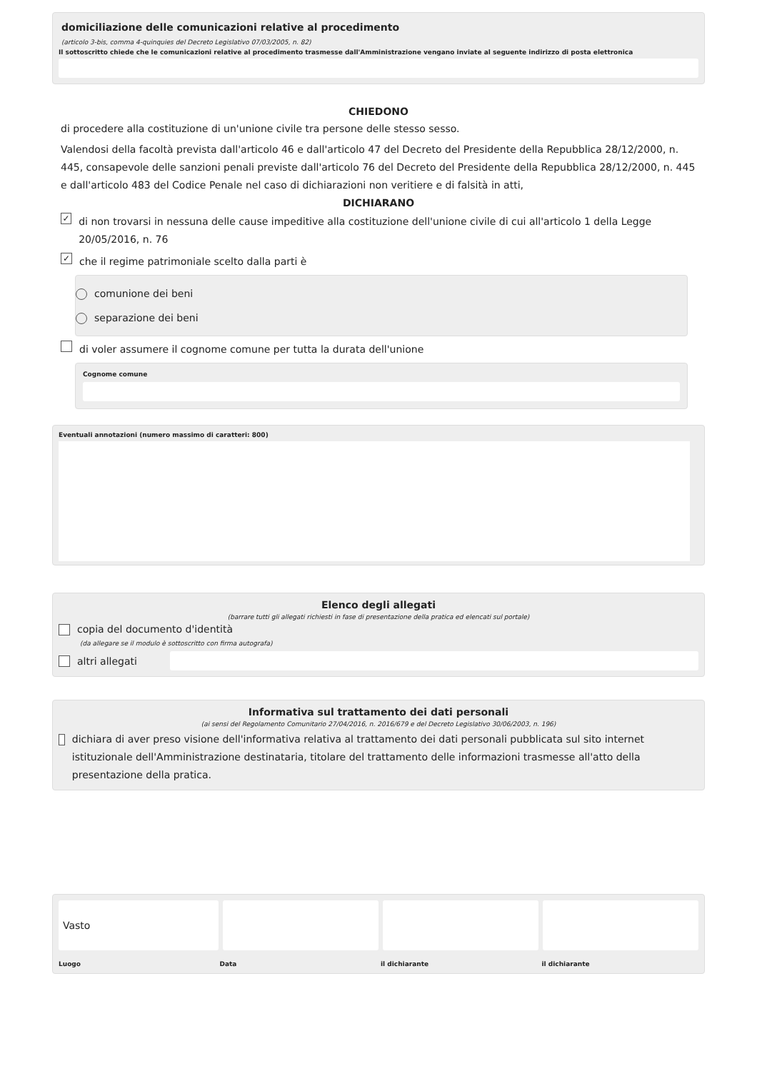domiciliazione delle comunicazioni relative al procedimento
(articolo 3-bis, comma 4-quinquies del Decreto Legislativo 07/03/2005, n. 82)
Il sottoscritto chiede che le comunicazioni relative al procedimento trasmesse dall'Amministrazione vengano inviate al seguente indirizzo di posta elettronica
CHIEDONO
di procedere alla costituzione di un'unione civile tra persone delle stesso sesso.
Valendosi della facoltà prevista dall'articolo 46 e dall'articolo 47 del Decreto del Presidente della Repubblica 28/12/2000, n. 445, consapevole delle sanzioni penali previste dall'articolo 76 del Decreto del Presidente della Repubblica 28/12/2000, n. 445 e dall'articolo 483 del Codice Penale nel caso di dichiarazioni non veritiere e di falsità in atti,
DICHIARANO
✓ di non trovarsi in nessuna delle cause impeditive alla costituzione dell'unione civile di cui all'articolo 1 della Legge 20/05/2016, n. 76
✓ che il regime patrimoniale scelto dalla parti è
comunione dei beni
separazione dei beni
di voler assumere il cognome comune per tutta la durata dell'unione
Cognome comune
Eventuali annotazioni (numero massimo di caratteri: 800)
Elenco degli allegati
(barrare tutti gli allegati richiesti in fase di presentazione della pratica ed elencati sul portale)
copia del documento d'identità
(da allegare se il modulo è sottoscritto con firma autografa)
altri allegati
Informativa sul trattamento dei dati personali
(ai sensi del Regolamento Comunitario 27/04/2016, n. 2016/679 e del Decreto Legislativo 30/06/2003, n. 196)
dichiara di aver preso visione dell'informativa relativa al trattamento dei dati personali pubblicata sul sito internet istituzionale dell'Amministrazione destinataria, titolare del trattamento delle informazioni trasmesse all'atto della presentazione della pratica.
Vasto
Luogo Data il dichiarante il dichiarante